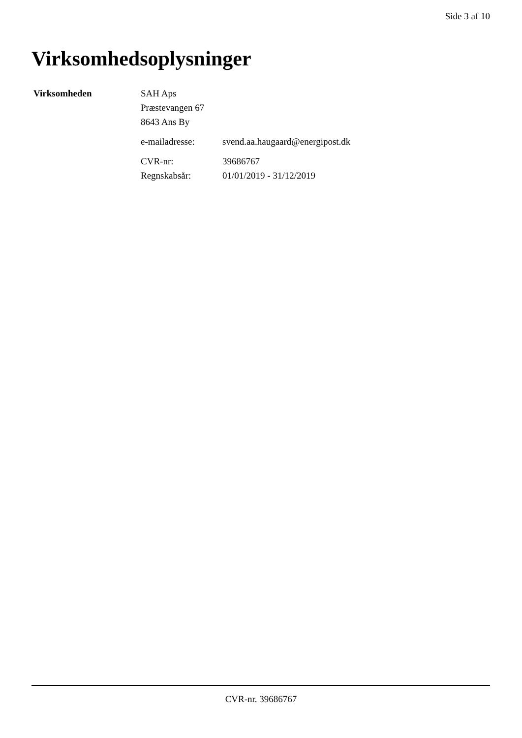Side 3 af 10
Virksomhedsoplysninger
Virksomheden
SAH Aps
Præstevangen 67
8643 Ans By
e-mailadresse: svend.aa.haugaard@energipost.dk
CVR-nr: 39686767
Regnskabsår: 01/01/2019 - 31/12/2019
CVR-nr. 39686767